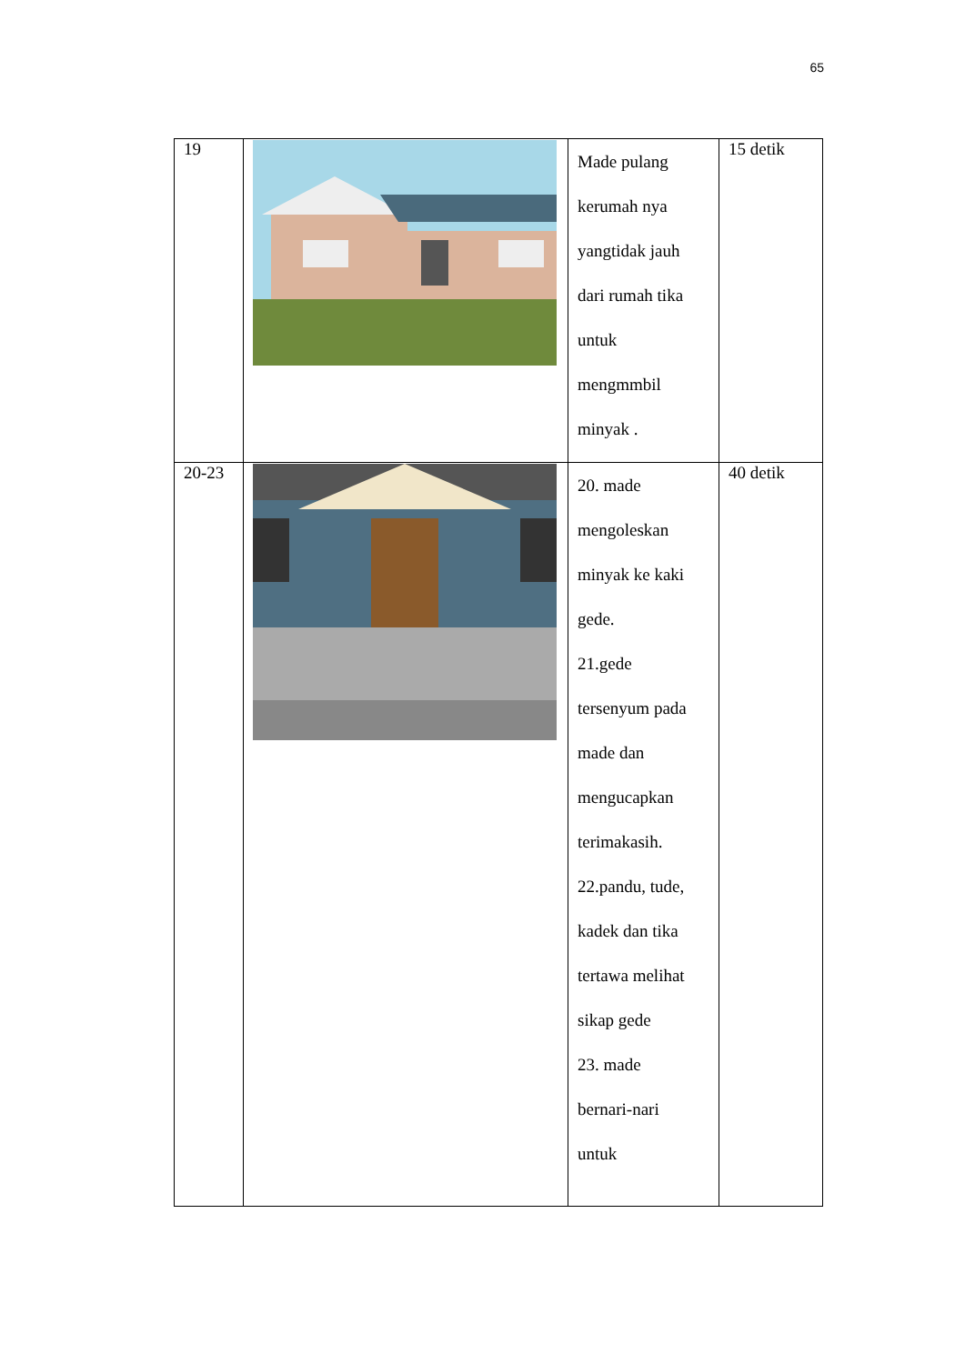65
| 19 | | Made pulang kerumah nya yangtidak jauh dari rumah tika untuk mengmmbil minyak . | 15 detik |
| 20-23 | | 20. made mengoleskan minyak ke kaki gede. 21.gede tersenyum pada made dan mengucapkan terimakasih. 22.pandu, tude, kadek dan tika tertawa melihat sikap gede 23. made bernari-nari untuk | 40 detik |